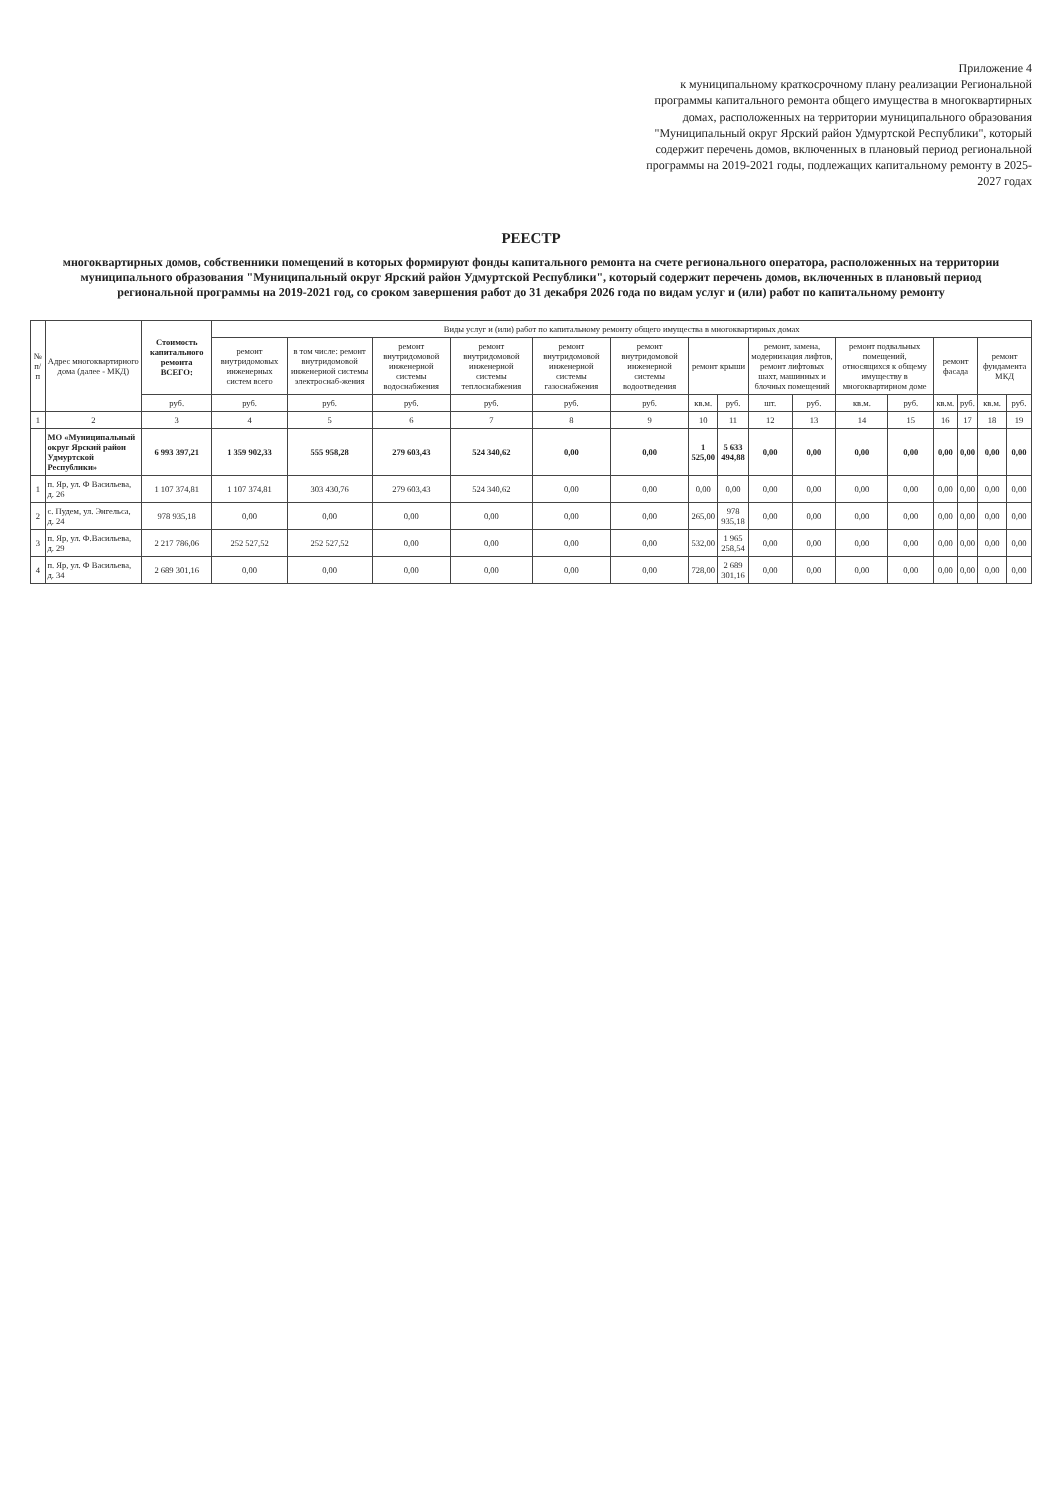Приложение 4
к муниципальному краткосрочному плану реализации Региональной программы капитального ремонта общего имущества в многоквартирных домах, расположенных на территории муниципального образования "Муниципальный округ Ярский район Удмуртской Республики", который содержит перечень домов, включенных в плановый период региональной программы на 2019-2021 годы, подлежащих капитальному ремонту в 2025-2027 годах
РЕЕСТР
многоквартирных домов, собственники помещений в которых формируют фонды капитального ремонта на счете регионального оператора, расположенных на территории муниципального образования "Муниципальный округ Ярский район Удмуртской Республики", который содержит перечень домов, включенных в плановый период региональной программы на 2019-2021 год, со сроком завершения работ до 31 декабря 2026 года по видам услуг и (или) работ по капитальному ремонту
| № п/п | Адрес многоквартирного дома (далее - МКД) | Стоимость капитального ремонта ВСЕГО: | Виды услуг и (или) работ по капитальному ремонту общего имущества в многоквартирных домах | | | | | | | | | | | | | | | |
| --- | --- | --- | --- | --- | --- | --- | --- | --- | --- | --- | --- | --- | --- | --- | --- | --- | --- | --- |
| | | | ремонт внутридомовых инженерных систем всего | в том числе: ремонт внутридомовой инженерной системы электроснаб-жения | ремонт внутридомовой инженерной системы водоснабжения | ремонт внутридомовой инженерной системы теплоснабжения | ремонт внутридомовой инженерной системы газоснабжения | ремонт внутридомовой инженерной системы водоотведения | ремонт крыши | | ремонт, замена, модернизация лифтов, ремонт лифтовых шахт, машинных и блочных помещений | | ремонт подвальных помещений, относящихся к общему имуществу в многоквартирном доме | | ремонт фасада | | ремонт фундамента МКД | |
| | | руб. | руб. | руб. | руб. | руб. | руб. | руб. | кв.м. | руб. | шт. | руб. | кв.м. | руб. | кв.м. | руб. | кв.м. | руб. |
| 1 | 2 | 3 | 4 | 5 | 6 | 7 | 8 | 9 | 10 | 11 | 12 | 13 | 14 | 15 | 16 | 17 | 18 | 19 |
| | МО «Муниципальный округ Ярский район Удмуртской Республики» | 6 993 397,21 | 1 359 902,33 | 555 958,28 | 279 603,43 | 524 340,62 | 0,00 | 0,00 | 1 525,00 | 5 633 494,88 | 0,00 | 0,00 | 0,00 | 0,00 | 0,00 | 0,00 | 0,00 | 0,00 |
| 1 | п. Яр, ул. Ф Васильева, д. 26 | 1 107 374,81 | 1 107 374,81 | 303 430,76 | 279 603,43 | 524 340,62 | 0,00 | 0,00 | 0,00 | 0,00 | 0,00 | 0,00 | 0,00 | 0,00 | 0,00 | 0,00 | 0,00 | 0,00 |
| 2 | с. Пудем, ул. Энгельса, д. 24 | 978 935,18 | 0,00 | 0,00 | 0,00 | 0,00 | 0,00 | 0,00 | 265,00 | 978 935,18 | 0,00 | 0,00 | 0,00 | 0,00 | 0,00 | 0,00 | 0,00 | 0,00 |
| 3 | п. Яр, ул. Ф.Васильева, д. 29 | 2 217 786,06 | 252 527,52 | 252 527,52 | 0,00 | 0,00 | 0,00 | 0,00 | 532,00 | 1 965 258,54 | 0,00 | 0,00 | 0,00 | 0,00 | 0,00 | 0,00 | 0,00 | 0,00 |
| 4 | п. Яр, ул. Ф Васильева, д. 34 | 2 689 301,16 | 0,00 | 0,00 | 0,00 | 0,00 | 0,00 | 0,00 | 728,00 | 2 689 301,16 | 0,00 | 0,00 | 0,00 | 0,00 | 0,00 | 0,00 | 0,00 | 0,00 |